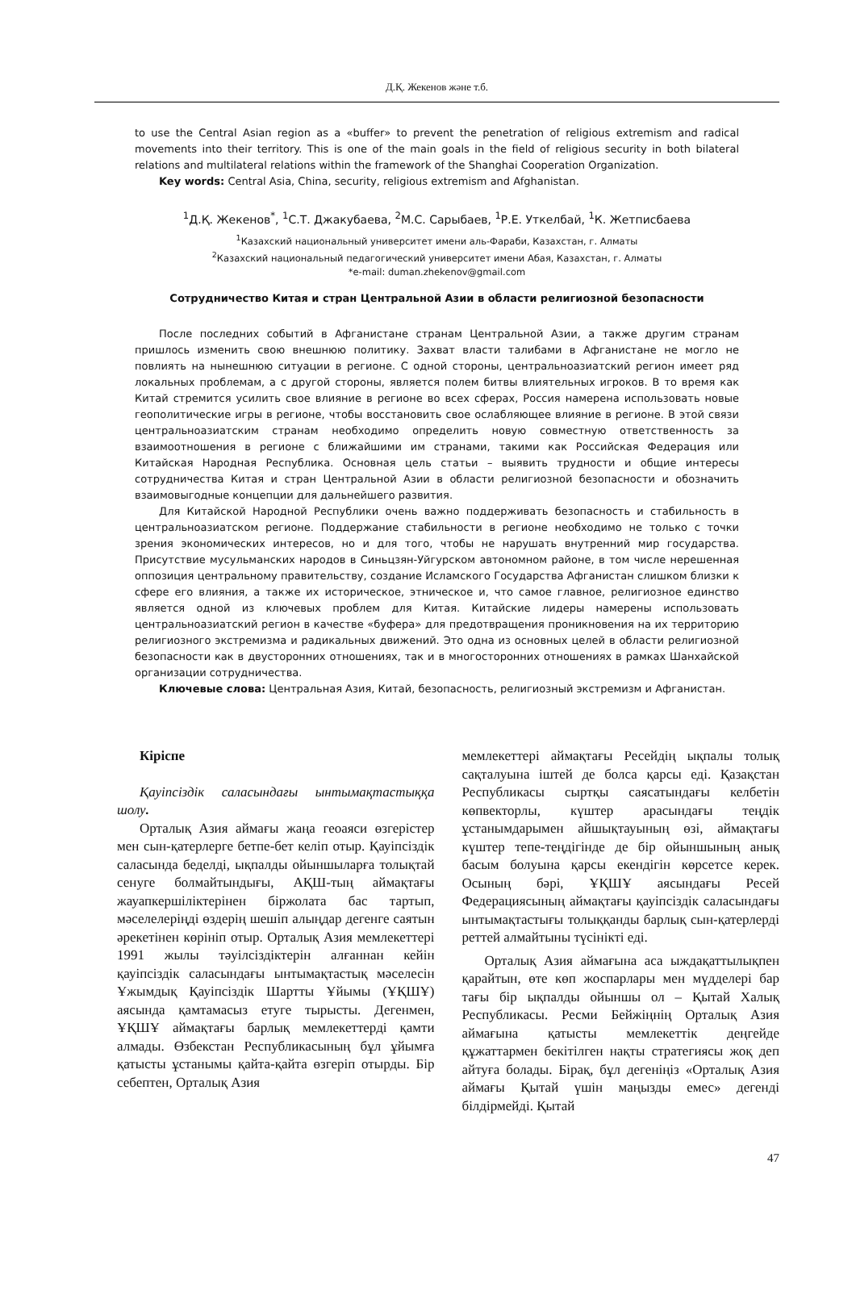Д.Қ. Жекенов және т.б.
to use the Central Asian region as a «buffer» to prevent the penetration of religious extremism and radical movements into their territory. This is one of the main goals in the field of religious security in both bilateral relations and multilateral relations within the framework of the Shanghai Cooperation Organization.
Key words: Central Asia, China, security, religious extremism and Afghanistan.
<sup>1</sup> Д.Қ. Жекенов<sup>*</sup>, <sup>1</sup>С.Т. Джакубаева, <sup>2</sup>М.С. Сарыбаев, <sup>1</sup>Р.Е. Уткелбай, <sup>1</sup>К. Жетписбаева
<sup>1</sup> Казахский национальный университет имени аль-Фараби, Казахстан, г. Алматы
<sup>2</sup> Казахский национальный педагогический университет имени Абая, Казахстан, г. Алматы
*e-mail: duman.zhekenov@gmail.com
Сотрудничество Китая и стран Центральной Азии в области религиозной безопасности
После последних событий в Афганистане странам Центральной Азии, а также другим странам пришлось изменить свою внешнюю политику. Захват власти талибами в Афганистане не могло не повлиять на нынешнюю ситуации в регионе. С одной стороны, центральноазиатский регион имеет ряд локальных проблемам, а с другой стороны, является полем битвы влиятельных игроков. В то время как Китай стремится усилить свое влияние в регионе во всех сферах, Россия намерена использовать новые геополитические игры в регионе, чтобы восстановить свое ослабляющее влияние в регионе. В этой связи центральноазиатским странам необходимо определить новую совместную ответственность за взаимоотношения в регионе с ближайшими им странами, такими как Российская Федерация или Китайская Народная Республика. Основная цель статьи – выявить трудности и общие интересы сотрудничества Китая и стран Центральной Азии в области религиозной безопасности и обозначить взаимовыгодные концепции для дальнейшего развития.
Для Китайской Народной Республики очень важно поддерживать безопасность и стабильность в центральноазиатском регионе. Поддержание стабильности в регионе необходимо не только с точки зрения экономических интересов, но и для того, чтобы не нарушать внутренний мир государства. Присутствие мусульманских народов в Синьцзян-Уйгурском автономном районе, в том числе нерешенная оппозиция центральному правительству, создание Исламского Государства Афганистан слишком близки к сфере его влияния, а также их историческое, этническое и, что самое главное, религиозное единство является одной из ключевых проблем для Китая. Китайские лидеры намерены использовать центральноазиатский регион в качестве «буфера» для предотвращения проникновения на их территорию религиозного экстремизма и радикальных движений. Это одна из основных целей в области религиозной безопасности как в двусторонних отношениях, так и в многосторонних отношениях в рамках Шанхайской организации сотрудничества.
Ключевые слова: Центральная Азия, Китай, безопасность, религиозный экстремизм и Афганистан.
Кіріспе
Қауіпсіздік саласындағы ынтымақтастыққа шолу.
Орталық Азия аймағы жаңа геоаяси өзгерістер мен сын-қатерлерге бетпе-бет келіп отыр. Қауіпсіздік саласында беделді, ықпалды ойыншыларға толықтай сенуге болмайтындығы, АҚШ-тың аймақтағы жауапкершіліктерінен біржолата бас тартып, мәселелеріңді өздерің шешіп алыңдар дегенге саятын әрекетінен көрініп отыр. Орталық Азия мемлекеттері 1991 жылы тәуілсіздіктерін алғаннан кейін қауіпсіздік саласындағы ынтымақтастық мәселесін Ұжымдық Қауіпсіздік Шартты Ұйымы (ҰҚШҰ) аясында қамтамасыз етуге тырысты. Дегенмен, ҰҚШҰ аймақтағы барлық мемлекеттерді қамти алмады. Өзбекстан Республикасының бұл ұйымға қатысты ұстанымы қайта-қайта өзгеріп отырды. Бір себептен, Орталық Азия
мемлекеттері аймақтағы Ресейдің ықпалы толық сақталуына іштей де болса қарсы еді. Қазақстан Республикасы сыртқы саясатындағы келбетін көпвекторлы, күштер арасындағы теңдік ұстанымдарымен айшықтауының өзі, аймақтағы күштер тепе-теңдігінде де бір ойыншының анық басым болуына қарсы екендігін көрсетсе керек. Осының бәрі, ҰҚШҰ аясындағы Ресей Федерациясының аймақтағы қауіпсіздік саласындағы ынтымақтастығы толыққанды барлық сын-қатерлерді реттей алмайтыны түсінікті еді.
Орталық Азия аймағына аса ыждақаттылықпен қарайтын, өте көп жоспарлары мен мүдделері бар тағы бір ықпалды ойыншы ол – Қытай Халық Республикасы. Ресми Бейжіңнің Орталық Азия аймағына қатысты мемлекеттік деңгейде құжаттармен бекітілген нақты стратегиясы жоқ деп айтуға болады. Бірақ, бұл дегеніңіз «Орталық Азия аймағы Қытай үшін маңызды емес» дегенді білдірмейді. Қытай
47